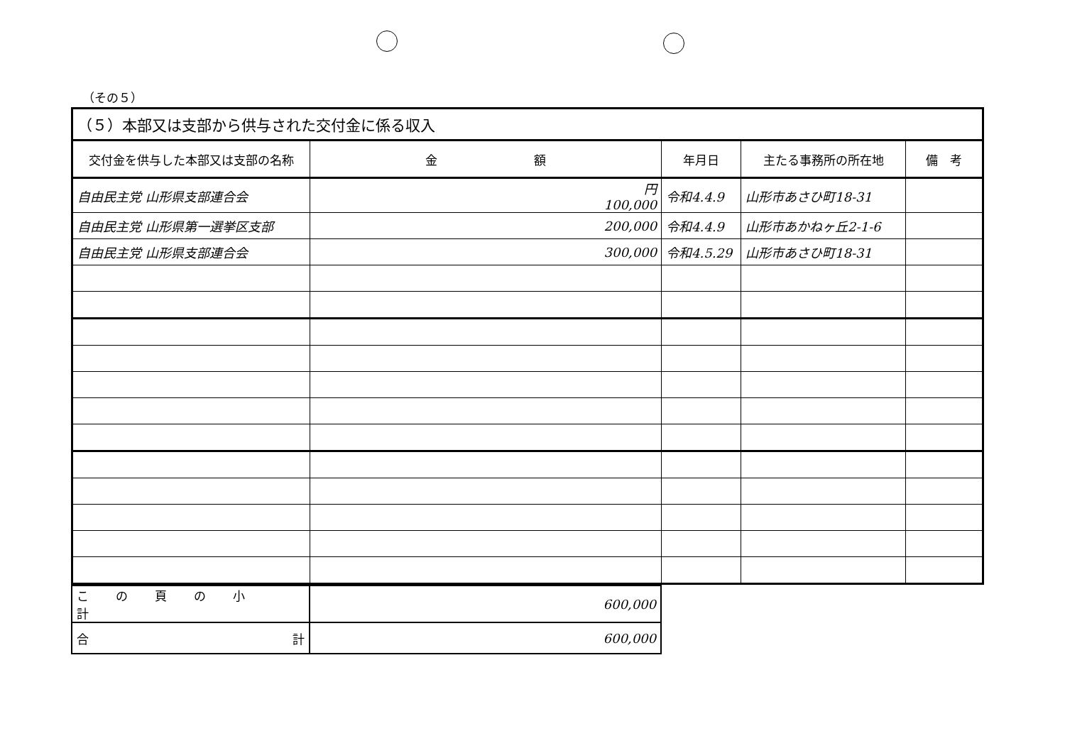（その５）
| （５）本部又は支部から供与された交付金に係る収入 | | | | |
| 交付金を供与した本部又は支部の名称 | 金 額 | 年月日 | 主たる事務所の所在地 | 備 考 |
| 自由民主党 山形県支部連合会 | 円 100,000 | 令和4.4.9 | 山形市あさひ町18-31 | |
| 自由民主党 山形県第一選挙区支部 | 200,000 | 令和4.4.9 | 山形市あかねヶ丘2-1-6 | |
| 自由民主党 山形県支部連合会 | 300,000 | 令和4.5.29 | 山形市あさひ町18-31 | |
| この頁の小計 | 600,000 |
| 合 計 | 600,000 |